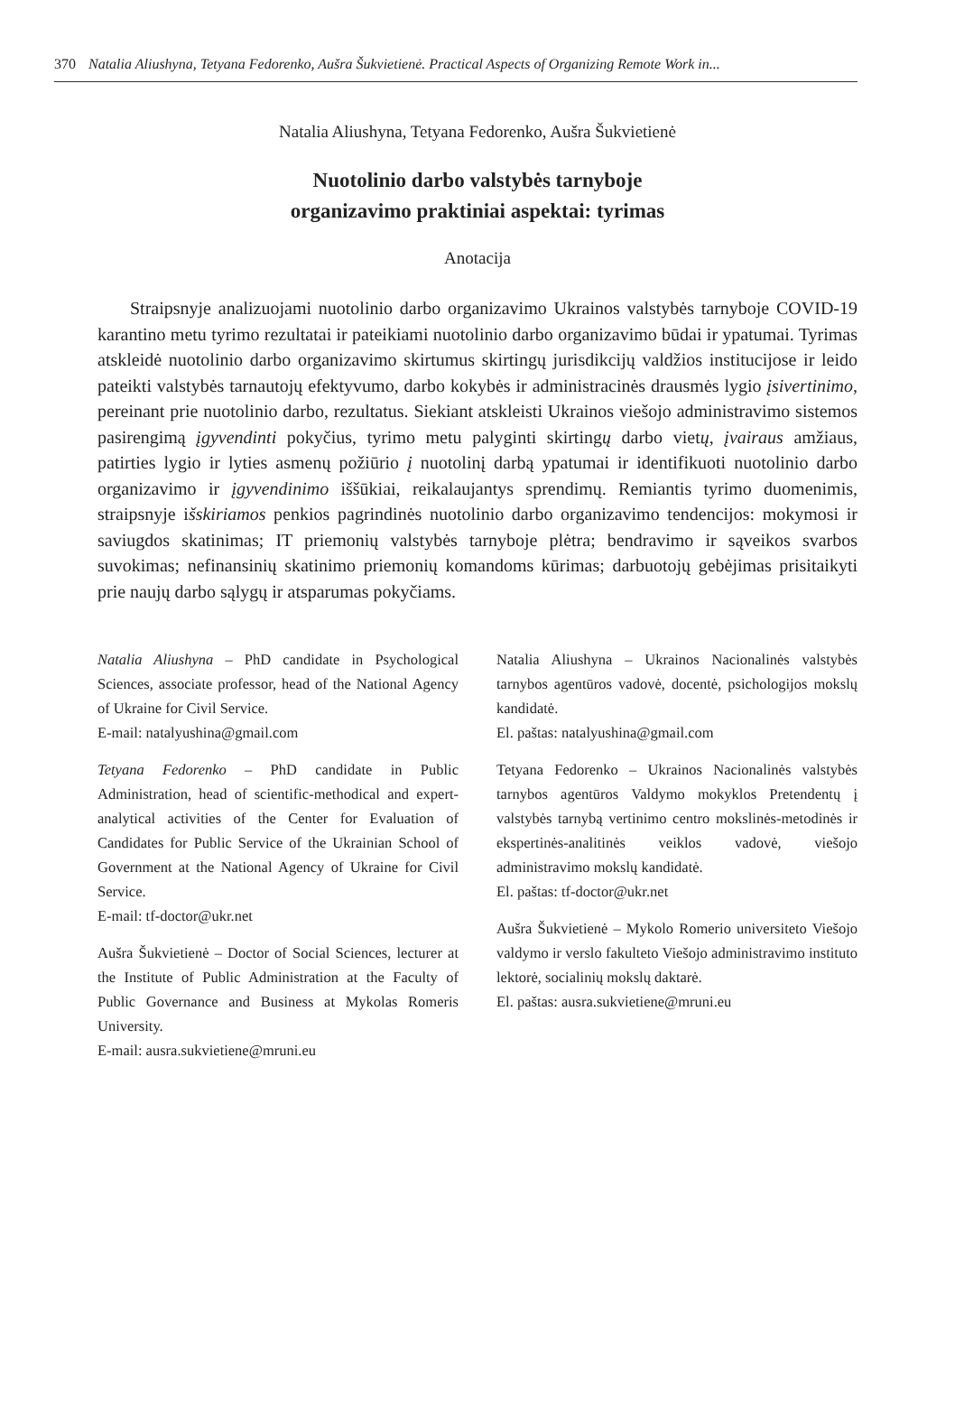370 Natalia Aliushyna, Tetyana Fedorenko, Aušra Šukvietienė. Practical Aspects of Organizing Remote Work in...
Natalia Aliushyna, Tetyana Fedorenko, Aušra Šukvietienė
Nuotolinio darbo valstybės tarnyboje
organizavimo praktiniai aspektai: tyrimas
Anotacija
Straipsnyje analizuojami nuotolinio darbo organizavimo Ukrainos valstybės tarnyboje COVID-19 karantino metu tyrimo rezultatai ir pateikiami nuotolinio darbo organizavimo būdai ir ypatumai. Tyrimas atskleidė nuotolinio darbo organizavimo skirtumus skirtingų jurisdikcijų valdžios institucijose ir leido pateikti valstybės tarnautojų efektyvumo, darbo kokybės ir administracinės drausmės lygio įsivertinimo, pereinant prie nuotolinio darbo, rezultatus. Siekiant atskleisti Ukrainos viešojo administravimo sistemos pasirengimą įgyvendinti pokyčius, tyrimo metu palyginti skirtingų darbo vietų, įvairaus amžiaus, patirties lygio ir lyties asmenų požiūrio į nuotolinį darbą ypatumai ir identifikuoti nuotolinio darbo organizavimo ir įgyvendinimo iššūkiai, reikalaujantys sprendimų. Remiantis tyrimo duomenimis, straipsnyje išskiriamos penkios pagrindinės nuotolinio darbo organizavimo tendencijos: mokymosi ir saviugdos skatinimas; IT priemonių valstybės tarnyboje plėtra; bendravimo ir sąveikos svarbos suvokimas; nefinansinių skatinimo priemonių komandoms kūrimas; darbuotojų gebėjimas prisitaikyti prie naujų darbo sąlygų ir atsparumas pokyčiams.
Natalia Aliushyna – PhD candidate in Psychological Sciences, associate professor, head of the National Agency of Ukraine for Civil Service.
E-mail: natalyushina@gmail.com
Tetyana Fedorenko – PhD candidate in Public Administration, head of scientific-methodical and expert-analytical activities of the Center for Evaluation of Candidates for Public Service of the Ukrainian School of Government at the National Agency of Ukraine for Civil Service.
E-mail: tf-doctor@ukr.net
Aušra Šukvietienė – Doctor of Social Sciences, lecturer at the Institute of Public Administration at the Faculty of Public Governance and Business at Mykolas Romeris University.
E-mail: ausra.sukvietiene@mruni.eu
Natalia Aliushyna – Ukrainos Nacionalinės valstybės tarnybos agentūros vadovė, docentė, psichologijos mokslų kandidatė.
El. paštas: natalyushina@gmail.com
Tetyana Fedorenko – Ukrainos Nacionalinės valstybės tarnybos agentūros Valdymo mokyklos Pretendentų į valstybės tarnybą vertinimo centro mokslinės-metodinės ir ekspertinės-analitinės veiklos vadovė, viešojo administravimo mokslų kandidatė.
El. paštas: tf-doctor@ukr.net
Aušra Šukvietienė – Mykolo Romerio universiteto Viešojo valdymo ir verslo fakulteto Viešojo administravimo instituto lektorė, socialinių mokslų daktarė.
El. paštas: ausra.sukvietiene@mruni.eu